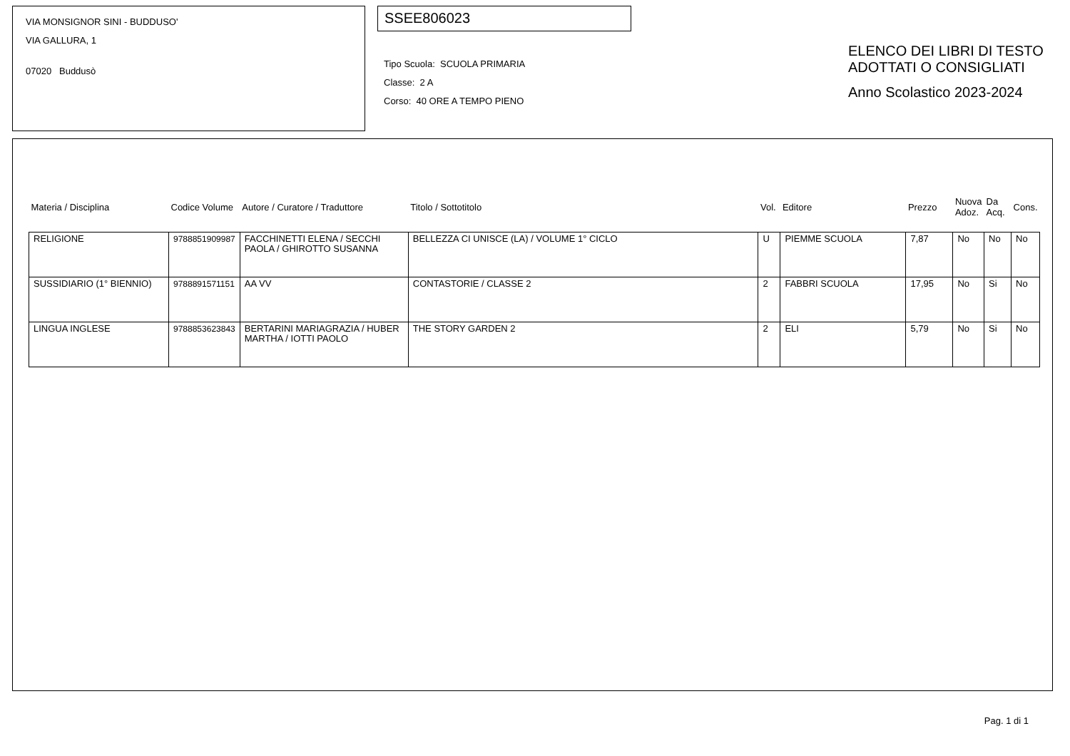VIA MONSIGNOR SINI - BUDDUSO'
VIA GALLURA, 1
07020 Buddusò
SSEE806023
Tipo Scuola: SCUOLA PRIMARIA
Classe: 2 A
Corso: 40 ORE A TEMPO PIENO
ELENCO DEI LIBRI DI TESTO
ADOTTATI O CONSIGLIATI
Anno Scolastico 2023-2024
| Materia / Disciplina | Codice Volume | Autore / Curatore / Traduttore | Titolo / Sottotitolo | Vol. | Editore | Prezzo | Nuova Adoz. | Da Acq. | Cons. |
| --- | --- | --- | --- | --- | --- | --- | --- | --- | --- |
| RELIGIONE | 9788851909987 | FACCHINETTI ELENA / SECCHI PAOLA / GHIROTTO SUSANNA | BELLEZZA CI UNISCE (LA) / VOLUME 1° CICLO | U | PIEMME SCUOLA | 7,87 | No | No | No |
| SUSSIDIARIO (1° BIENNIO) | 9788891571151 | AA VV | CONTASTORIE / CLASSE 2 | 2 | FABBRI SCUOLA | 17,95 | No | Si | No |
| LINGUA INGLESE | 9788853623843 | BERTARINI MARIAGRAZIA / HUBER MARTHA / IOTTI PAOLO | THE STORY GARDEN 2 | 2 | ELI | 5,79 | No | Si | No |
Pag. 1 di 1